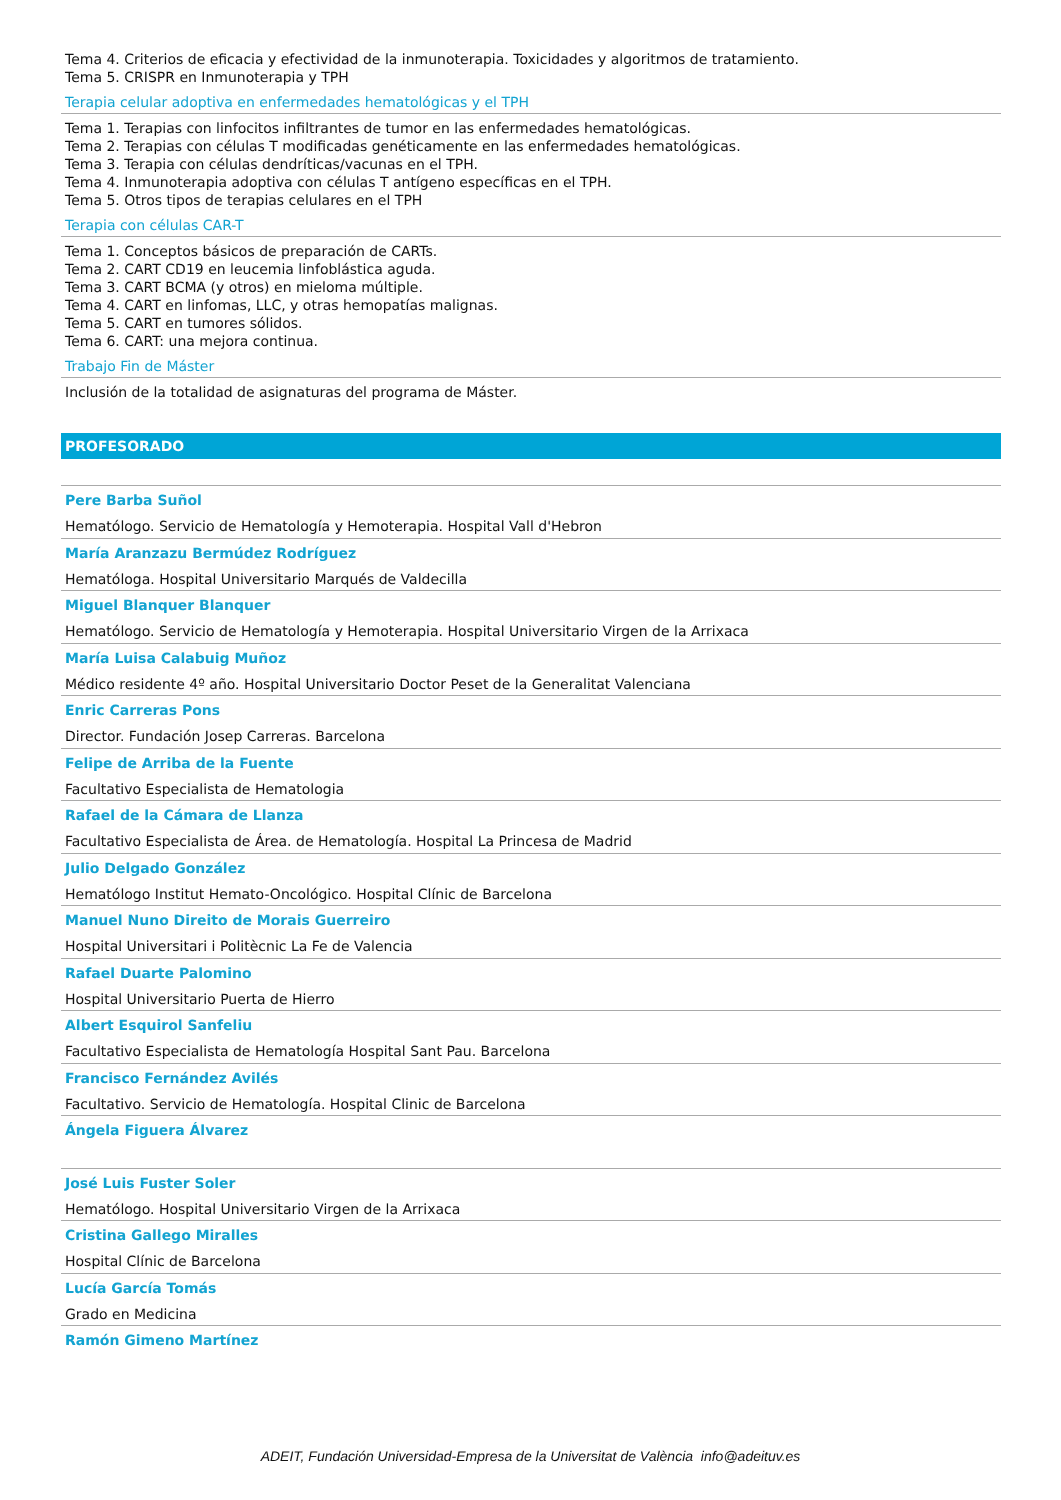Tema 4. Criterios de eficacia y efectividad de la inmunoterapia. Toxicidades y algoritmos de tratamiento.
Tema 5. CRISPR en Inmunoterapia y TPH
Terapia celular adoptiva en enfermedades hematológicas y el TPH
Tema 1. Terapias con linfocitos infiltrantes de tumor en las enfermedades hematológicas.
Tema 2. Terapias con células T modificadas genéticamente en las enfermedades hematológicas.
Tema 3. Terapia con células dendríticas/vacunas en el TPH.
Tema 4. Inmunoterapia adoptiva con células T antígeno específicas en el TPH.
Tema 5. Otros tipos de terapias celulares en el TPH
Terapia con células CAR-T
Tema 1. Conceptos básicos de preparación de CARTs.
Tema 2. CART CD19 en leucemia linfoblástica aguda.
Tema 3. CART BCMA (y otros) en mieloma múltiple.
Tema 4. CART en linfomas, LLC, y otras hemopatías malignas.
Tema 5. CART en tumores sólidos.
Tema 6. CART: una mejora continua.
Trabajo Fin de Máster
Inclusión de la totalidad de asignaturas del programa de Máster.
PROFESORADO
Pere Barba Suñol
Hematólogo. Servicio de Hematología y Hemoterapia. Hospital Vall d'Hebron
María Aranzazu Bermúdez Rodríguez
Hematóloga. Hospital Universitario Marqués de Valdecilla
Miguel Blanquer Blanquer
Hematólogo. Servicio de Hematología y Hemoterapia. Hospital Universitario Virgen de la Arrixaca
María Luisa Calabuig Muñoz
Médico residente 4º año. Hospital Universitario Doctor Peset de la Generalitat Valenciana
Enric Carreras Pons
Director. Fundación Josep Carreras. Barcelona
Felipe de Arriba de la Fuente
Facultativo Especialista de Hematologia
Rafael de la Cámara de Llanza
Facultativo Especialista de Área. de Hematología. Hospital La Princesa de Madrid
Julio Delgado González
Hematólogo Institut Hemato-Oncológico. Hospital Clínic de Barcelona
Manuel Nuno Direito de Morais Guerreiro
Hospital Universitari i Politècnic La Fe de Valencia
Rafael Duarte Palomino
Hospital Universitario Puerta de Hierro
Albert Esquirol Sanfeliu
Facultativo Especialista de Hematología Hospital Sant Pau. Barcelona
Francisco Fernández Avilés
Facultativo. Servicio de Hematología. Hospital Clinic de Barcelona
Ángela Figuera Álvarez
José Luis Fuster Soler
Hematólogo. Hospital Universitario Virgen de la Arrixaca
Cristina Gallego Miralles
Hospital Clínic de Barcelona
Lucía García Tomás
Grado en Medicina
Ramón Gimeno Martínez
ADEIT, Fundación Universidad-Empresa de la Universitat de València info@adeituv.es